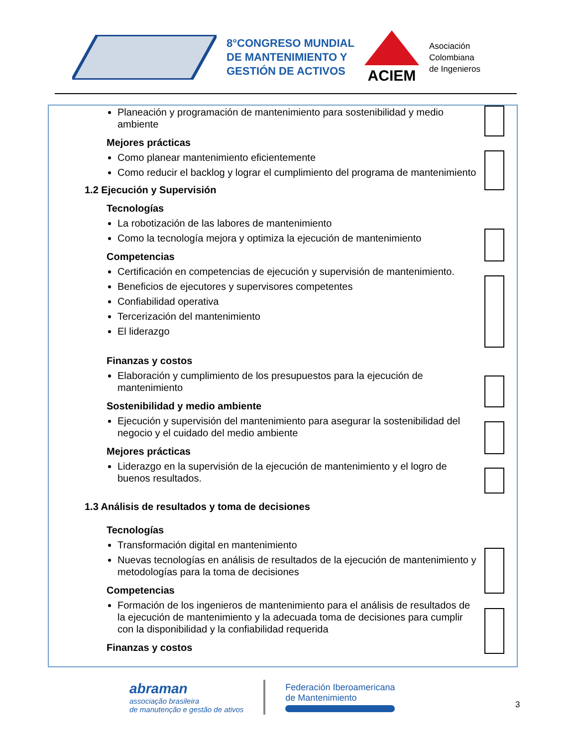8°CONGRESO MUNDIAL
DE MANTENIMIENTO Y
GESTIÓN DE ACTIVOS
ACIEM
Asociación
Colombiana
de Ingenieros
Planeación y programación de mantenimiento para sostenibilidad y medio ambiente
Mejores prácticas
Como planear mantenimiento eficientemente
Como reducir el backlog y lograr el cumplimiento del programa de mantenimiento
1.2 Ejecución y Supervisión
Tecnologías
La robotización de las labores de mantenimiento
Como la tecnología mejora y optimiza la ejecución de mantenimiento
Competencias
Certificación en competencias de ejecución y supervisión de mantenimiento.
Beneficios de ejecutores y supervisores competentes
Confiabilidad operativa
Tercerización del mantenimiento
El liderazgo
Finanzas y costos
Elaboración y cumplimiento de los presupuestos para la ejecución de mantenimiento
Sostenibilidad y medio ambiente
Ejecución y supervisión del mantenimiento para asegurar la sostenibilidad del negocio y el cuidado del medio ambiente
Mejores prácticas
Liderazgo en la supervisión de la ejecución de mantenimiento y el logro de buenos resultados.
1.3 Análisis de resultados y toma de decisiones
Tecnologías
Transformación digital en mantenimiento
Nuevas tecnologías en análisis de resultados de la ejecución de mantenimiento y metodologías para la toma de decisiones
Competencias
Formación de los ingenieros de mantenimiento para el análisis de resultados de la ejecución de mantenimiento y la adecuada toma de decisiones para cumplir con la disponibilidad y la confiabilidad requerida
Finanzas y costos
abraman
associação brasileira
de manutenção e gestão de ativos
Federación Iberoamericana
de Mantenimiento
3